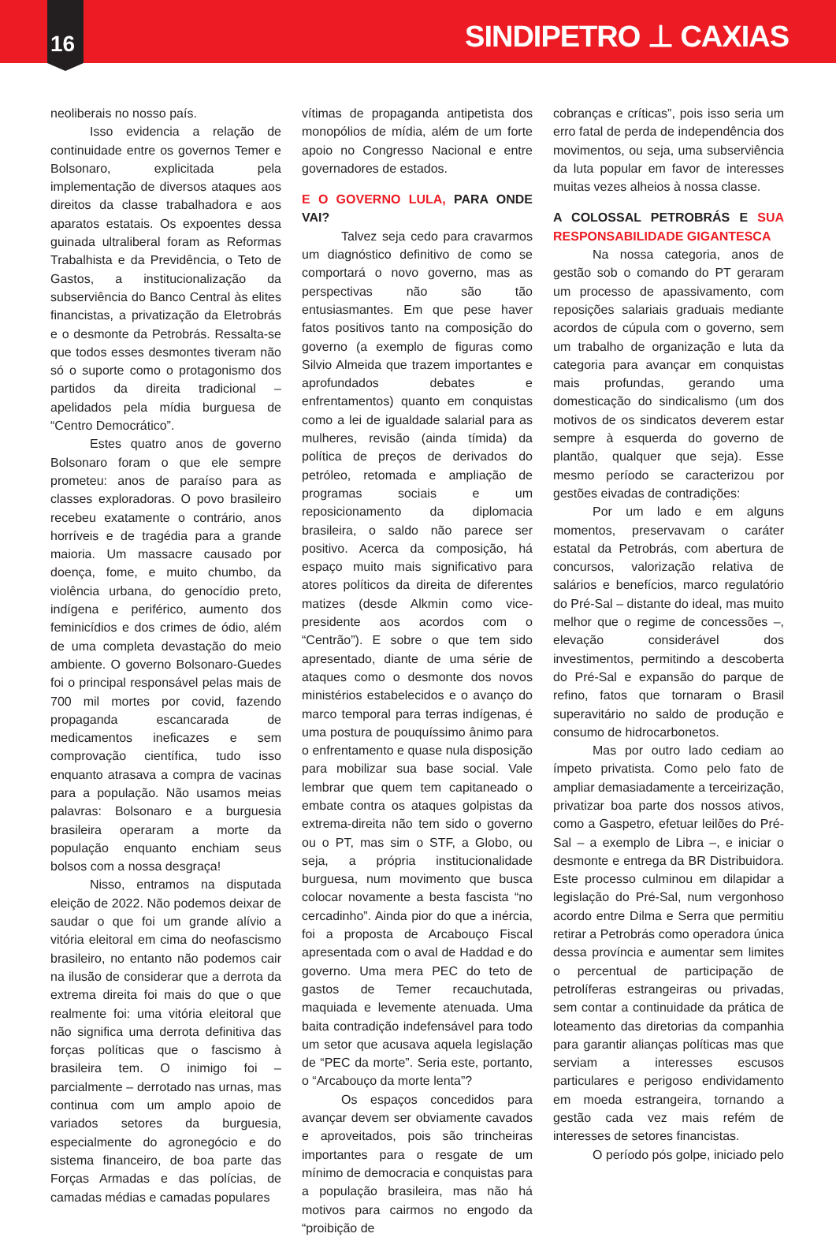16 SINDIPETRO ⊥ CAXIAS
neoliberais no nosso país.
Isso evidencia a relação de continuidade entre os governos Temer e Bolsonaro, explicitada pela implementação de diversos ataques aos direitos da classe trabalhadora e aos aparatos estatais. Os expoentes dessa guinada ultraliberal foram as Reformas Trabalhista e da Previdência, o Teto de Gastos, a institucionalização da subserviência do Banco Central às elites financistas, a privatização da Eletrobrás e o desmonte da Petrobrás. Ressalta-se que todos esses desmontes tiveram não só o suporte como o protagonismo dos partidos da direita tradicional – apelidados pela mídia burguesa de “Centro Democrático”.
Estes quatro anos de governo Bolsonaro foram o que ele sempre prometeu: anos de paraíso para as classes exploradoras. O povo brasileiro recebeu exatamente o contrário, anos horríveis e de tragédia para a grande maioria. Um massacre causado por doença, fome, e muito chumbo, da violência urbana, do genocídio preto, indígena e periférico, aumento dos feminicídios e dos crimes de ódio, além de uma completa devastação do meio ambiente. O governo Bolsonaro-Guedes foi o principal responsável pelas mais de 700 mil mortes por covid, fazendo propaganda escancarada de medicamentos ineficazes e sem comprovação científica, tudo isso enquanto atrasava a compra de vacinas para a população. Não usamos meias palavras: Bolsonaro e a burguesia brasileira operaram a morte da população enquanto enchiam seus bolsos com a nossa desgraça!
Nisso, entramos na disputada eleição de 2022. Não podemos deixar de saudar o que foi um grande alívio a vitória eleitoral em cima do neofascismo brasileiro, no entanto não podemos cair na ilusão de considerar que a derrota da extrema direita foi mais do que o que realmente foi: uma vitória eleitoral que não significa uma derrota definitiva das forças políticas que o fascismo à brasileira tem. O inimigo foi – parcialmente – derrotado nas urnas, mas continua com um amplo apoio de variados setores da burguesia, especialmente do agronegócio e do sistema financeiro, de boa parte das Forças Armadas e das polícias, de camadas médias e camadas populares
vítimas de propaganda antipetista dos monopólios de mídia, além de um forte apoio no Congresso Nacional e entre governadores de estados.
E O GOVERNO LULA, PARA ONDE VAI?
Talvez seja cedo para cravarmos um diagnóstico definitivo de como se comportará o novo governo, mas as perspectivas não são tão entusiasmantes. Em que pese haver fatos positivos tanto na composição do governo (a exemplo de figuras como Silvio Almeida que trazem importantes e aprofundados debates e enfrentamentos) quanto em conquistas como a lei de igualdade salarial para as mulheres, revisão (ainda tímida) da política de preços de derivados do petróleo, retomada e ampliação de programas sociais e um reposicionamento da diplomacia brasileira, o saldo não parece ser positivo. Acerca da composição, há espaço muito mais significativo para atores políticos da direita de diferentes matizes (desde Alkmin como vice-presidente aos acordos com o “Centrão”). E sobre o que tem sido apresentado, diante de uma série de ataques como o desmonte dos novos ministérios estabelecidos e o avanço do marco temporal para terras indígenas, é uma postura de pouquíssimo ânimo para o enfrentamento e quase nula disposição para mobilizar sua base social. Vale lembrar que quem tem capitaneado o embate contra os ataques golpistas da extrema-direita não tem sido o governo ou o PT, mas sim o STF, a Globo, ou seja, a própria institucionalidade burguesa, num movimento que busca colocar novamente a besta fascista “no cercadinho”. Ainda pior do que a inércia, foi a proposta de Arcabouço Fiscal apresentada com o aval de Haddad e do governo. Uma mera PEC do teto de gastos de Temer recauchutada, maquiada e levemente atenuada. Uma baita contradição indefensável para todo um setor que acusava aquela legislação de “PEC da morte”. Seria este, portanto, o “Arcabouço da morte lenta”?
Os espaços concedidos para avançar devem ser obviamente cavados e aproveitados, pois são trincheiras importantes para o resgate de um mínimo de democracia e conquistas para a população brasileira, mas não há motivos para cairmos no engodo da “proibição de
cobranças e críticas”, pois isso seria um erro fatal de perda de independência dos movimentos, ou seja, uma subserviência da luta popular em favor de interesses muitas vezes alheios à nossa classe.
A COLOSSAL PETROBRÁS E SUA RESPONSABILIDADE GIGANTESCA
Na nossa categoria, anos de gestão sob o comando do PT geraram um processo de apassivamento, com reposições salariais graduais mediante acordos de cúpula com o governo, sem um trabalho de organização e luta da categoria para avançar em conquistas mais profundas, gerando uma domesticação do sindicalismo (um dos motivos de os sindicatos deverem estar sempre à esquerda do governo de plantão, qualquer que seja). Esse mesmo período se caracterizou por gestões eivadas de contradições:
Por um lado e em alguns momentos, preservavam o caráter estatal da Petrobrás, com abertura de concursos, valorização relativa de salários e benefícios, marco regulatório do Pré-Sal – distante do ideal, mas muito melhor que o regime de concessões –, elevação considerável dos investimentos, permitindo a descoberta do Pré-Sal e expansão do parque de refino, fatos que tornaram o Brasil superavitário no saldo de produção e consumo de hidrocarbonetos.
Mas por outro lado cediam ao ímpeto privatista. Como pelo fato de ampliar demasiadamente a terceirização, privatizar boa parte dos nossos ativos, como a Gaspetro, efetuar leilões do Pré-Sal – a exemplo de Libra –, e iniciar o desmonte e entrega da BR Distribuidora. Este processo culminou em dilapidar a legislação do Pré-Sal, num vergonhoso acordo entre Dilma e Serra que permitiu retirar a Petrobrás como operadora única dessa província e aumentar sem limites o percentual de participação de petrolíferas estrangeiras ou privadas, sem contar a continuidade da prática de loteamento das diretorias da companhia para garantir alianças políticas mas que serviam a interesses escusos particulares e perigoso endividamento em moeda estrangeira, tornando a gestão cada vez mais refém de interesses de setores financistas.
O período pós golpe, iniciado pelo